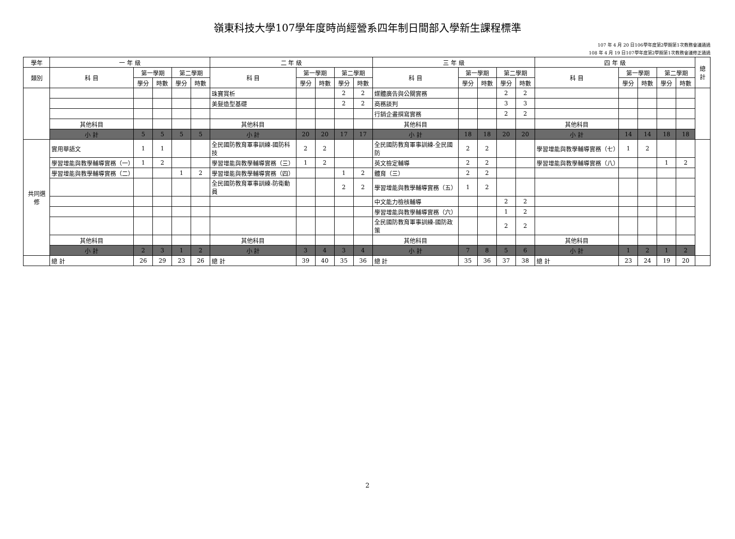嶺東科技大學107學年度時尚經營系四年制日間部入學新生課程標準
107 年 4 月 20 日106學年度第2學期第1次教務會議通過
108 年 4 月 19 日107學年度第2學期第1次教務會議修正通過
| 學年 | 一 年 級 | | | | | 二 年 級 | | | | | 三 年 級 | | | | | 四 年 級 | | | | | 總計 |
| --- | --- | --- | --- | --- | --- | --- | --- | --- | --- | --- | --- | --- | --- | --- | --- | --- | --- | --- | --- | --- | --- |
| 類別 | 科 目 | 第一學期 | | 第二學期 | | 科 目 | 第一學期 | | 第二學期 | | 科 目 | 第一學期 | | 第二學期 | | 科 目 | 第一學期 | | 第二學期 | | |
| | | 學分 | 時數 | 學分 | 時數 | | 學分 | 時數 | 學分 | 時數 | | 學分 | 時數 | 學分 | 時數 | | 學分 | 時數 | 學分 | 時數 | |
| | | | | | | 珠寶賞析 | | | 2 | 2 | 媒體廣告與公關實務 | | | 2 | 2 | | | | | | |
| | | | | | | 美髮造型基礎 | | | 2 | 2 | 商務談判 | | | 3 | 3 | | | | | | |
| | | | | | | | | | | | 行銷企畫撰寫實務 | | | 2 | 2 | | | | | | |
| | 其他科目 | | | | | 其他科目 | | | | | 其他科目 | | | | | 其他科目 | | | | | |
| | 小 計 | 5 | 5 | 5 | 5 | 小 計 | 20 | 20 | 17 | 17 | 小 計 | 18 | 18 | 20 | 20 | 小 計 | 14 | 14 | 18 | 18 | |
| 共同選修 | 實用華語文 | 1 | 1 | | | 全民國防教育軍事訓練-國防科技 | 2 | 2 | | | 全民國防教育軍事訓練-全民國防 | 2 | 2 | | | 學習增能與教學輔導實務（七） | 1 | 2 | | | |
| | 學習增能與教學輔導實務（一） | 1 | 2 | | | 學習增能與教學輔導實務（三） | 1 | 2 | | | 英文檢定輔導 | 2 | 2 | | | 學習增能與教學輔導實務（八） | | | 1 | 2 | |
| | 學習增能與教學輔導實務（二） | | | 1 | 2 | 學習增能與教學輔導實務（四） | | | 1 | 2 | 體育（三） | 2 | 2 | | | | | | | | |
| | | | | | | 全民國防教育軍事訓練-防衛動員 | | | 2 | 2 | 學習增能與教學輔導實務（五） | 1 | 2 | | | | | | | | |
| | | | | | | | | | | | 中文能力檢核輔導 | | | 2 | 2 | | | | | | |
| | | | | | | | | | | | 學習增能與教學輔導實務（六） | | | 1 | 2 | | | | | | |
| | | | | | | | | | | | 全民國防教育軍事訓練-國防政策 | | | 2 | 2 | | | | | | |
| | 其他科目 | | | | | 其他科目 | | | | | 其他科目 | | | | | 其他科目 | | | | | |
| | 小 計 | 2 | 3 | 1 | 2 | 小 計 | 3 | 4 | 3 | 4 | 小 計 | 7 | 8 | 5 | 6 | 小 計 | 1 | 2 | 1 | 2 | |
| | 總 計 | 26 | 29 | 23 | 26 | 總 計 | 39 | 40 | 35 | 36 | 總 計 | 35 | 36 | 37 | 38 | 總 計 | 23 | 24 | 19 | 20 | |
2